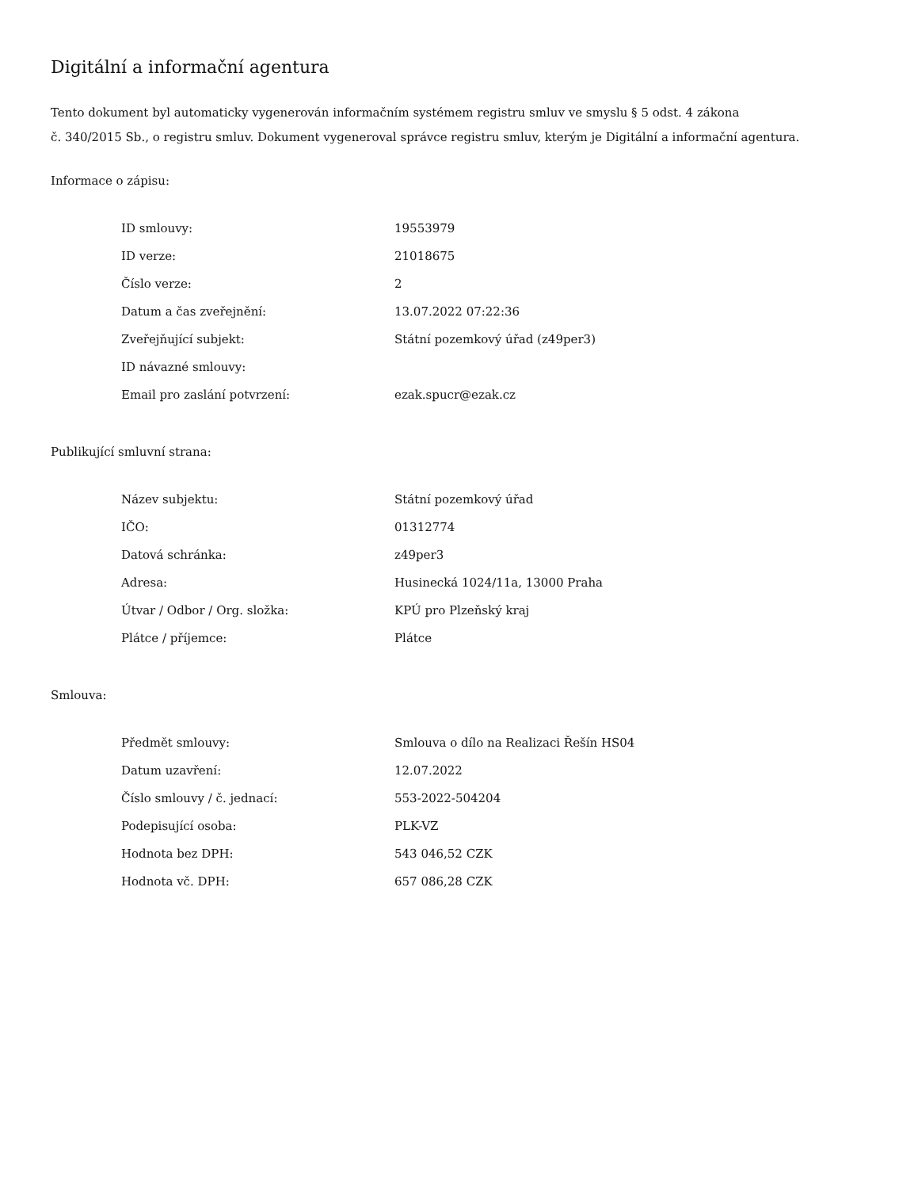Digitální a informační agentura
Tento dokument byl automaticky vygenerován informačním systémem registru smluv ve smyslu § 5 odst. 4 zákona
č. 340/2015 Sb., o registru smluv. Dokument vygeneroval správce registru smluv, kterým je Digitální a informační agentura.
Informace o zápisu:
| ID smlouvy: | 19553979 |
| ID verze: | 21018675 |
| Číslo verze: | 2 |
| Datum a čas zveřejnění: | 13.07.2022 07:22:36 |
| Zveřejňující subjekt: | Státní pozemkový úřad (z49per3) |
| ID návazné smlouvy: | |
| Email pro zaslání potvrzení: | ezak.spucr@ezak.cz |
Publikující smluvní strana:
| Název subjektu: | Státní pozemkový úřad |
| IČO: | 01312774 |
| Datová schránka: | z49per3 |
| Adresa: | Husinecká 1024/11a, 13000 Praha |
| Útvar / Odbor / Org. složka: | KPÚ pro Plzeňský kraj |
| Plátce / příjemce: | Plátce |
Smlouva:
| Předmět smlouvy: | Smlouva o dílo na Realizaci Řešín HS04 |
| Datum uzavření: | 12.07.2022 |
| Číslo smlouvy / č. jednací: | 553-2022-504204 |
| Podepisující osoba: | PLK-VZ |
| Hodnota bez DPH: | 543 046,52 CZK |
| Hodnota vč. DPH: | 657 086,28 CZK |